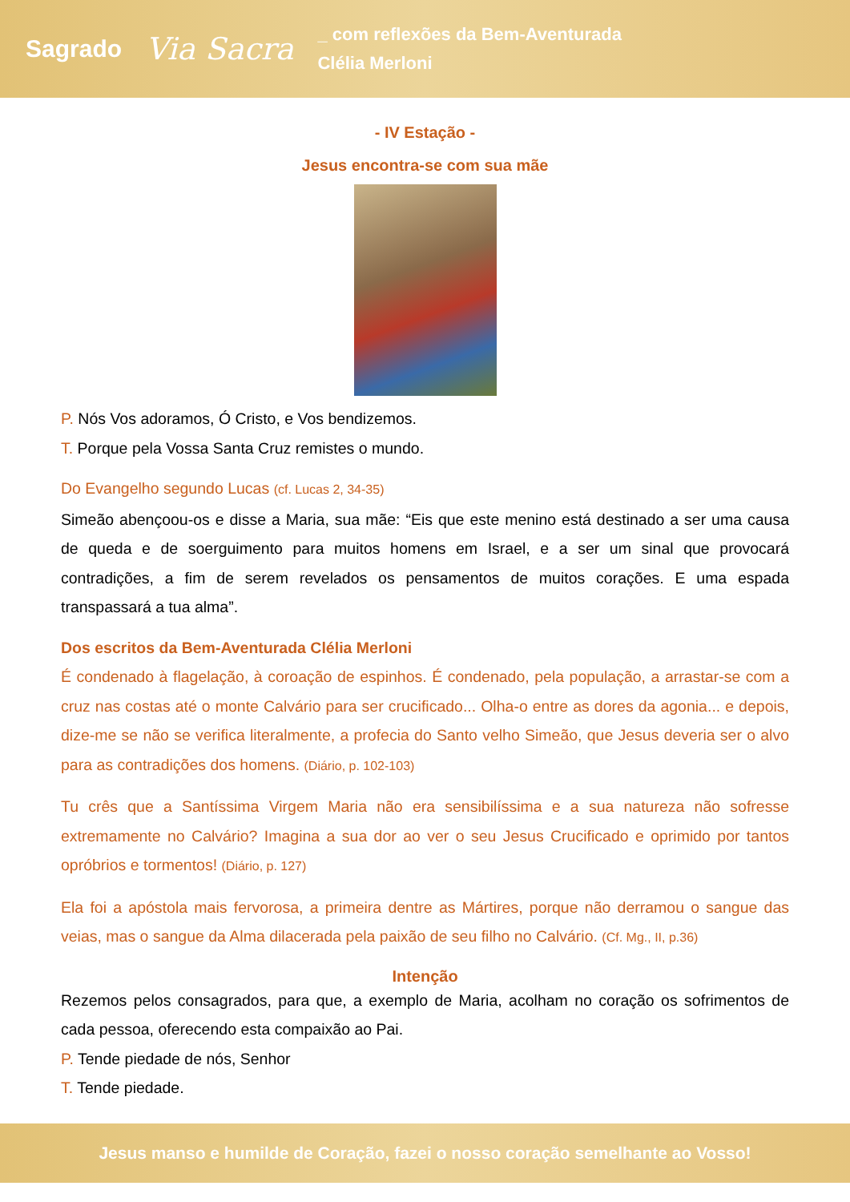Sagrado
Via Sacra
_ com reflexões da Bem-Aventurada
Clélia Merloni
- IV Estação -
Jesus encontra-se com sua mãe
P. Nós Vos adoramos, Ó Cristo, e Vos bendizemos.
T. Porque pela Vossa Santa Cruz remistes o mundo.
Do Evangelho segundo Lucas (cf. Lucas 2, 34-35)
Simeão abençoou-os e disse a Maria, sua mãe: “Eis que este menino está destinado a ser uma causa de queda e de soerguimento para muitos homens em Israel, e a ser um sinal que provocará contradições, a fim de serem revelados os pensamentos de muitos corações. E uma espada transpassará a tua alma”.
Dos escritos da Bem-Aventurada Clélia Merloni
É condenado à flagelação, à coroação de espinhos. É condenado, pela população, a arrastar-se com a cruz nas costas até o monte Calvário para ser crucificado... Olha-o entre as dores da agonia... e depois, dize-me se não se verifica literalmente, a profecia do Santo velho Simeão, que Jesus deveria ser o alvo para as contradições dos homens. (Diário, p. 102-103)
Tu crês que a Santíssima Virgem Maria não era sensibilíssima e a sua natureza não sofresse extremamente no Calvário? Imagina a sua dor ao ver o seu Jesus Crucificado e oprimido por tantos opróbrios e tormentos! (Diário, p. 127)
Ela foi a apóstola mais fervorosa, a primeira dentre as Mártires, porque não derramou o sangue das veias, mas o sangue da Alma dilacerada pela paixão de seu filho no Calvário. (Cf. Mg., II, p.36)
Intenção
Rezemos pelos consagrados, para que, a exemplo de Maria, acolham no coração os sofrimentos de cada pessoa, oferecendo esta compaixão ao Pai.
P. Tende piedade de nós, Senhor
T. Tende piedade.
Jesus manso e humilde de Coração, fazei o nosso coração semelhante ao Vosso!